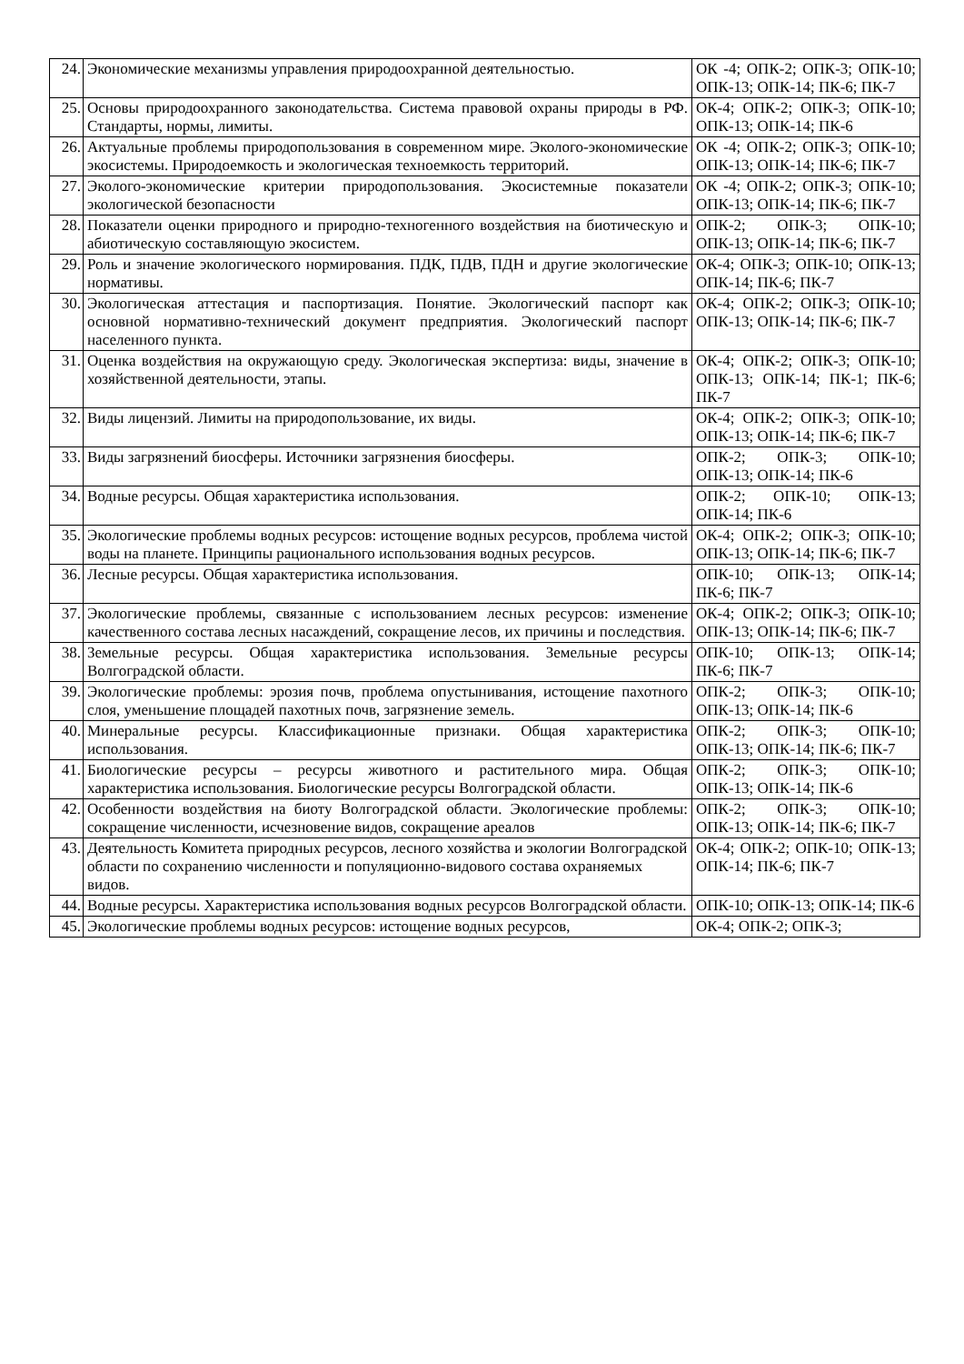| 24. | Экономические механизмы управления природоохранной деятельностью. | ОК -4; ОПК-2; ОПК-3; ОПК-10; ОПК-13; ОПК-14; ПК-6; ПК-7 |
| 25. | Основы природоохранного законодательства. Система правовой охраны природы в РФ. Стандарты, нормы, лимиты. | ОК-4; ОПК-2; ОПК-3; ОПК-10; ОПК-13; ОПК-14; ПК-6 |
| 26. | Актуальные проблемы природопользования в современном мире. Эколого-экономические экосистемы. Природоемкость и экологическая техноемкость территорий. | ОК -4; ОПК-2; ОПК-3; ОПК-10; ОПК-13; ОПК-14; ПК-6; ПК-7 |
| 27. | Эколого-экономические критерии природопользования. Экосистемные показатели экологической безопасности | ОК -4; ОПК-2; ОПК-3; ОПК-10; ОПК-13; ОПК-14; ПК-6; ПК-7 |
| 28. | Показатели оценки природного и природно-техногенного воздействия на биотическую и абиотическую составляющую экосистем. | ОПК-2; ОПК-3; ОПК-10; ОПК-13; ОПК-14; ПК-6; ПК-7 |
| 29. | Роль и значение экологического нормирования. ПДК, ПДВ, ПДН и другие экологические нормативы. | ОК-4; ОПК-3; ОПК-10; ОПК-13; ОПК-14; ПК-6; ПК-7 |
| 30. | Экологическая аттестация и паспортизация. Понятие. Экологический паспорт как основной нормативно-технический документ предприятия. Экологический паспорт населенного пункта. | ОК-4; ОПК-2; ОПК-3; ОПК-10; ОПК-13; ОПК-14; ПК-6; ПК-7 |
| 31. | Оценка воздействия на окружающую среду. Экологическая экспертиза: виды, значение в хозяйственной деятельности, этапы. | ОК-4; ОПК-2; ОПК-3; ОПК-10; ОПК-13; ОПК-14; ПК-1; ПК-6; ПК-7 |
| 32. | Виды лицензий. Лимиты на природопользование, их виды. | ОК-4; ОПК-2; ОПК-3; ОПК-10; ОПК-13; ОПК-14; ПК-6; ПК-7 |
| 33. | Виды загрязнений биосферы. Источники загрязнения биосферы. | ОПК-2; ОПК-3; ОПК-10; ОПК-13; ОПК-14; ПК-6 |
| 34. | Водные ресурсы. Общая характеристика использования. | ОПК-2; ОПК-10; ОПК-13; ОПК-14; ПК-6 |
| 35. | Экологические проблемы водных ресурсов: истощение водных ресурсов, проблема чистой воды на планете. Принципы рационального использования водных ресурсов. | ОК-4; ОПК-2; ОПК-3; ОПК-10; ОПК-13; ОПК-14; ПК-6; ПК-7 |
| 36. | Лесные ресурсы. Общая характеристика использования. | ОПК-10; ОПК-13; ОПК-14; ПК-6; ПК-7 |
| 37. | Экологические проблемы, связанные с использованием лесных ресурсов: изменение качественного состава лесных насаждений, сокращение лесов, их причины и последствия. | ОК-4; ОПК-2; ОПК-3; ОПК-10; ОПК-13; ОПК-14; ПК-6; ПК-7 |
| 38. | Земельные ресурсы. Общая характеристика использования. Земельные ресурсы Волгоградской области. | ОПК-10; ОПК-13; ОПК-14; ПК-6; ПК-7 |
| 39. | Экологические проблемы: эрозия почв, проблема опустынивания, истощение пахотного слоя, уменьшение площадей пахотных почв, загрязнение земель. | ОПК-2; ОПК-3; ОПК-10; ОПК-13; ОПК-14; ПК-6 |
| 40. | Минеральные ресурсы. Классификационные признаки. Общая характеристика использования. | ОПК-2; ОПК-3; ОПК-10; ОПК-13; ОПК-14; ПК-6; ПК-7 |
| 41. | Биологические ресурсы – ресурсы животного и растительного мира. Общая характеристика использования. Биологические ресурсы Волгоградской области. | ОПК-2; ОПК-3; ОПК-10; ОПК-13; ОПК-14; ПК-6 |
| 42. | Особенности воздействия на биоту Волгоградской области. Экологические проблемы: сокращение численности, исчезновение видов, сокращение ареалов | ОПК-2; ОПК-3; ОПК-10; ОПК-13; ОПК-14; ПК-6; ПК-7 |
| 43. | Деятельность Комитета природных ресурсов, лесного хозяйства и экологии Волгоградской области по сохранению численности и популяционно-видового состава охраняемых видов. | ОК-4; ОПК-2; ОПК-10; ОПК-13; ОПК-14; ПК-6; ПК-7 |
| 44. | Водные ресурсы. Характеристика использования водных ресурсов Волгоградской области. | ОПК-10; ОПК-13; ОПК-14; ПК-6 |
| 45. | Экологические проблемы водных ресурсов: истощение водных ресурсов, | ОК-4; ОПК-2; ОПК-3; |